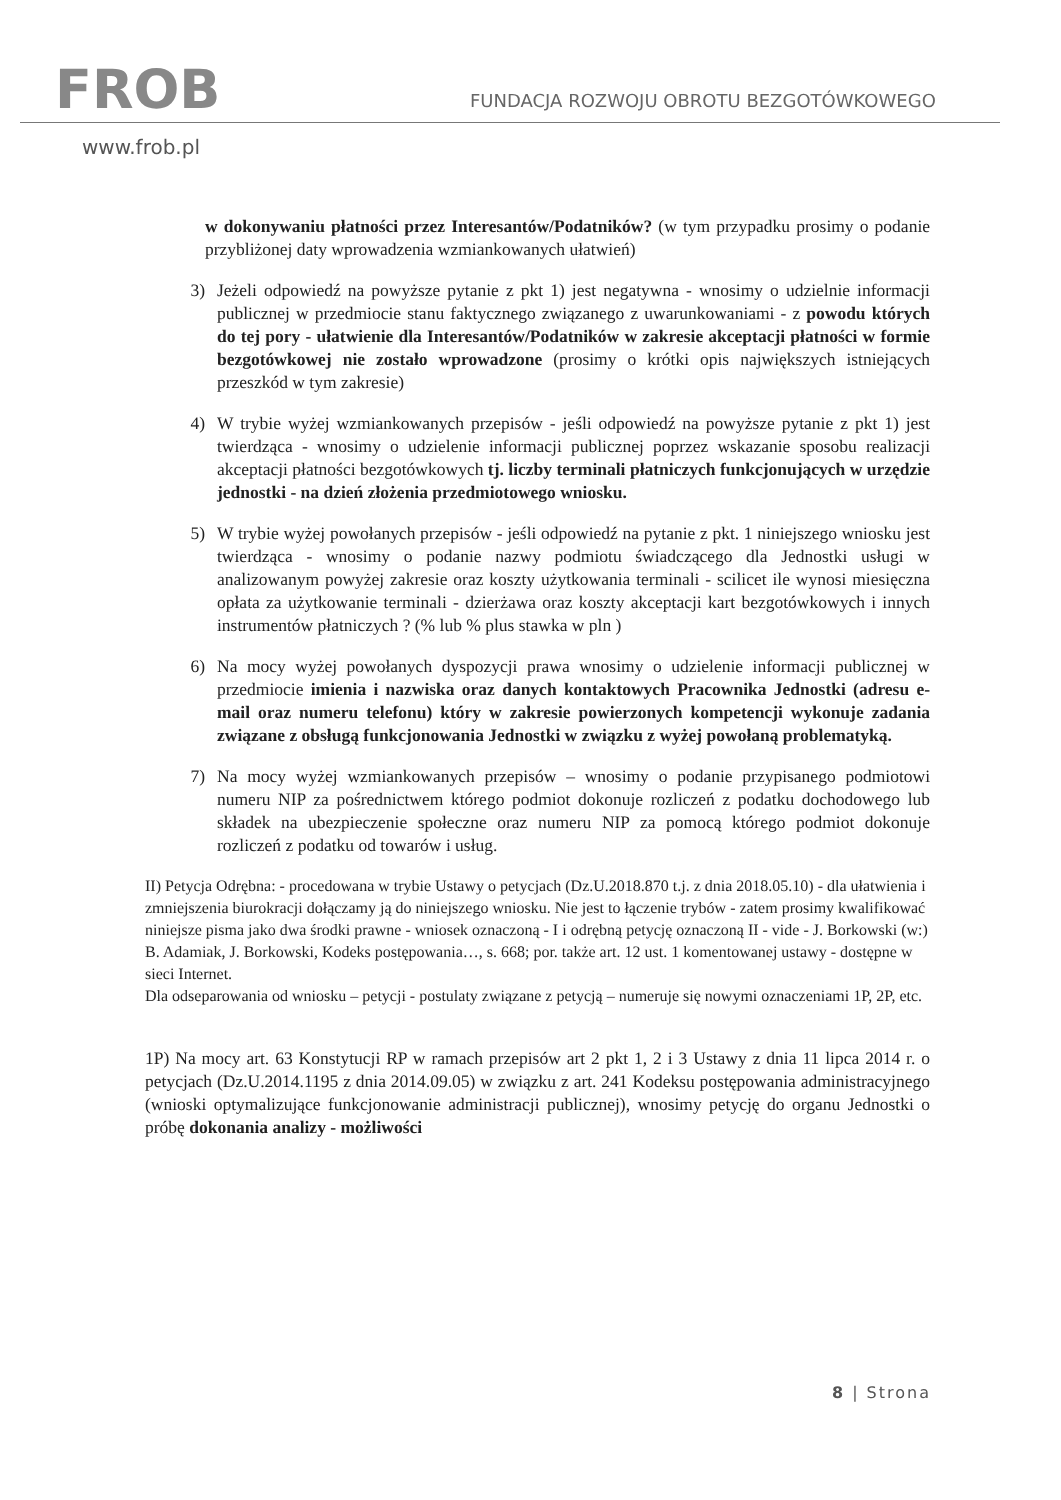FROB
FUNDACJA ROZWOJU OBROTU BEZGOTÓWKOWEGO
www.frob.pl
w dokonywaniu płatności przez Interesantów/Podatników? (w tym przypadku prosimy o podanie przybliżonej daty wprowadzenia wzmiankowanych ułatwień)
3) Jeżeli odpowiedź na powyższe pytanie z pkt 1) jest negatywna - wnosimy o udzielnie informacji publicznej w przedmiocie stanu faktycznego związanego z uwarunkowaniami - z powodu których do tej pory - ułatwienie dla Interesantów/Podatników w zakresie akceptacji płatności w formie bezgotówkowej nie zostało wprowadzone (prosimy o krótki opis największych istniejących przeszkód w tym zakresie)
4) W trybie wyżej wzmiankowanych przepisów - jeśli odpowiedź na powyższe pytanie z pkt 1) jest twierdząca - wnosimy o udzielenie informacji publicznej poprzez wskazanie sposobu realizacji akceptacji płatności bezgotówkowych tj. liczby terminali płatniczych funkcjonujących w urzędzie jednostki - na dzień złożenia przedmiotowego wniosku.
5) W trybie wyżej powołanych przepisów - jeśli odpowiedź na pytanie z pkt. 1 niniejszego wniosku jest twierdząca - wnosimy o podanie nazwy podmiotu świadczącego dla Jednostki usługi w analizowanym powyżej zakresie oraz koszty użytkowania terminali - scilicet ile wynosi miesięczna opłata za użytkowanie terminali - dzierżawa oraz koszty akceptacji kart bezgotówkowych i innych instrumentów płatniczych ? (% lub % plus stawka w pln )
6) Na mocy wyżej powołanych dyspozycji prawa wnosimy o udzielenie informacji publicznej w przedmiocie imienia i nazwiska oraz danych kontaktowych Pracownika Jednostki (adresu e-mail oraz numeru telefonu) który w zakresie powierzonych kompetencji wykonuje zadania związane z obsługą funkcjonowania Jednostki w związku z wyżej powołaną problematyką.
7) Na mocy wyżej wzmiankowanych przepisów – wnosimy o podanie przypisanego podmiotowi numeru NIP za pośrednictwem którego podmiot dokonuje rozliczeń z podatku dochodowego lub składek na ubezpieczenie społeczne oraz numeru NIP za pomocą którego podmiot dokonuje rozliczeń z podatku od towarów i usług.
II) Petycja Odrębna: - procedowana w trybie Ustawy o petycjach (Dz.U.2018.870 t.j. z dnia 2018.05.10) - dla ułatwienia i zmniejszenia biurokracji dołączamy ją do niniejszego wniosku. Nie jest to łączenie trybów - zatem prosimy kwalifikować niniejsze pisma jako dwa środki prawne - wniosek oznaczoną - I i odrębną petycję oznaczoną II - vide - J. Borkowski (w:) B. Adamiak, J. Borkowski, Kodeks postępowania…, s. 668; por. także art. 12 ust. 1 komentowanej ustawy - dostępne w sieci Internet.
Dla odseparowania od wniosku – petycji - postulaty związane z petycją – numeruje się nowymi oznaczeniami 1P, 2P, etc.
1P) Na mocy art. 63 Konstytucji RP w ramach przepisów art 2 pkt 1, 2 i 3 Ustawy z dnia 11 lipca 2014 r. o petycjach (Dz.U.2014.1195 z dnia 2014.09.05) w związku z art. 241 Kodeksu postępowania administracyjnego (wnioski optymalizujące funkcjonowanie administracji publicznej), wnosimy petycję do organu Jednostki o próbę dokonania analizy - możliwości
8 | Strona